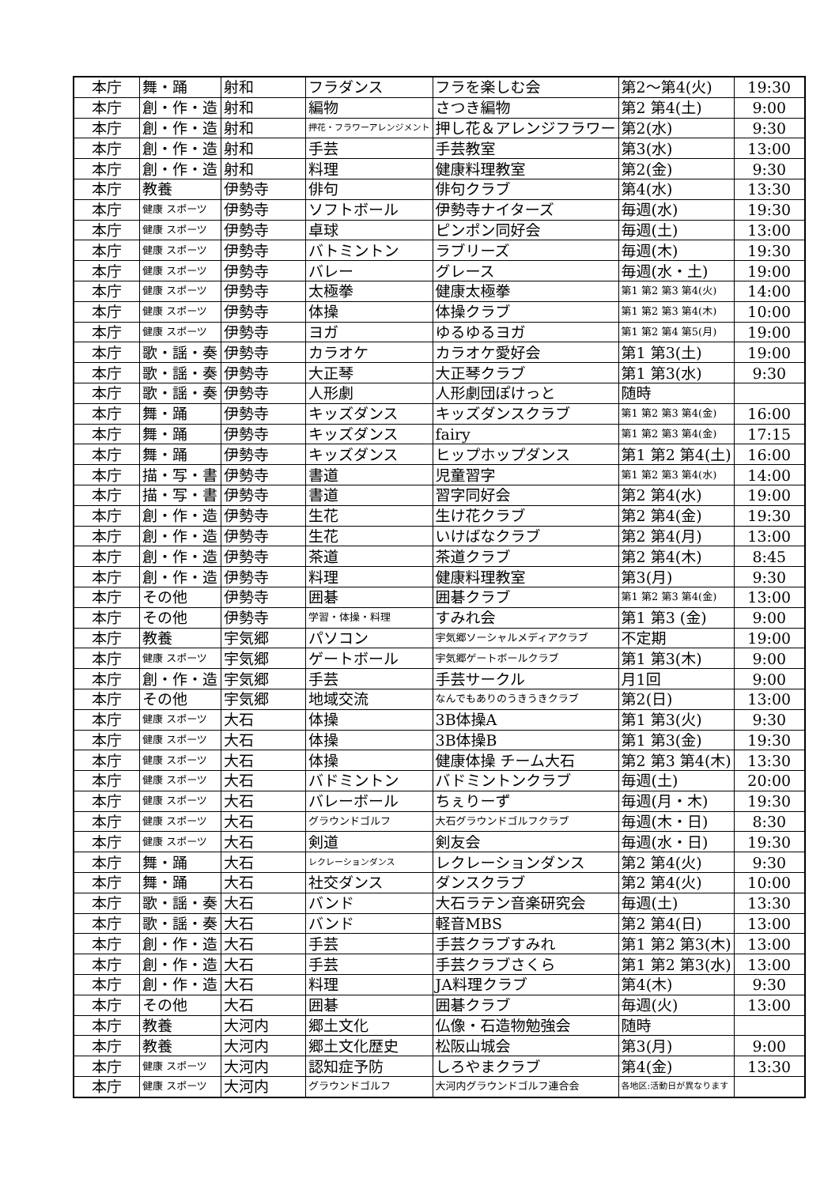| 本庁 | 舞・踊 | 射和 | フラダンス | フラを楽しむ会 | 第2～第4(火) | 19:30 |
| 本庁 | 創・作・造 | 射和 | 編物 | さつき編物 | 第2 第4(土) | 9:00 |
| 本庁 | 創・作・造 | 射和 | 押花・フラワーアレンジメント | 押し花＆アレンジフラワー | 第2(水) | 9:30 |
| 本庁 | 創・作・造 | 射和 | 手芸 | 手芸教室 | 第3(水) | 13:00 |
| 本庁 | 創・作・造 | 射和 | 料理 | 健康料理教室 | 第2(金) | 9:30 |
| 本庁 | 教養 | 伊勢寺 | 俳句 | 俳句クラブ | 第4(水) | 13:30 |
| 本庁 | 健康 スポーツ | 伊勢寺 | ソフトボール | 伊勢寺ナイターズ | 毎週(水) | 19:30 |
| 本庁 | 健康 スポーツ | 伊勢寺 | 卓球 | ピンポン同好会 | 毎週(土) | 13:00 |
| 本庁 | 健康 スポーツ | 伊勢寺 | バトミントン | ラブリーズ | 毎週(木) | 19:30 |
| 本庁 | 健康 スポーツ | 伊勢寺 | バレー | グレース | 毎週(水・土) | 19:00 |
| 本庁 | 健康 スポーツ | 伊勢寺 | 太極拳 | 健康太極拳 | 第1 第2 第3 第4(火) | 14:00 |
| 本庁 | 健康 スポーツ | 伊勢寺 | 体操 | 体操クラブ | 第1 第2 第3 第4(木) | 10:00 |
| 本庁 | 健康 スポーツ | 伊勢寺 | ヨガ | ゆるゆるヨガ | 第1 第2 第4 第5(月) | 19:00 |
| 本庁 | 歌・謡・奏 | 伊勢寺 | カラオケ | カラオケ愛好会 | 第1 第3(土) | 19:00 |
| 本庁 | 歌・謡・奏 | 伊勢寺 | 大正琴 | 大正琴クラブ | 第1 第3(水) | 9:30 |
| 本庁 | 歌・謡・奏 | 伊勢寺 | 人形劇 | 人形劇団ぽけっと | 随時 | |
| 本庁 | 舞・踊 | 伊勢寺 | キッズダンス | キッズダンスクラブ | 第1 第2 第3 第4(金) | 16:00 |
| 本庁 | 舞・踊 | 伊勢寺 | キッズダンス | fairy | 第1 第2 第3 第4(金) | 17:15 |
| 本庁 | 舞・踊 | 伊勢寺 | キッズダンス | ヒップホップダンス | 第1 第2 第4(土) | 16:00 |
| 本庁 | 描・写・書 | 伊勢寺 | 書道 | 児童習字 | 第1 第2 第3 第4(水) | 14:00 |
| 本庁 | 描・写・書 | 伊勢寺 | 書道 | 習字同好会 | 第2 第4(水) | 19:00 |
| 本庁 | 創・作・造 | 伊勢寺 | 生花 | 生け花クラブ | 第2 第4(金) | 19:30 |
| 本庁 | 創・作・造 | 伊勢寺 | 生花 | いけばなクラブ | 第2 第4(月) | 13:00 |
| 本庁 | 創・作・造 | 伊勢寺 | 茶道 | 茶道クラブ | 第2 第4(木) | 8:45 |
| 本庁 | 創・作・造 | 伊勢寺 | 料理 | 健康料理教室 | 第3(月) | 9:30 |
| 本庁 | その他 | 伊勢寺 | 囲碁 | 囲碁クラブ | 第1 第2 第3 第4(金) | 13:00 |
| 本庁 | その他 | 伊勢寺 | 学習・体操・料理 | すみれ会 | 第1 第3 (金) | 9:00 |
| 本庁 | 教養 | 宇気郷 | パソコン | 宇気郷ソーシャルメディアクラブ | 不定期 | 19:00 |
| 本庁 | 健康 スポーツ | 宇気郷 | ゲートボール | 宇気郷ゲートボールクラブ | 第1 第3(木) | 9:00 |
| 本庁 | 創・作・造 | 宇気郷 | 手芸 | 手芸サークル | 月1回 | 9:00 |
| 本庁 | その他 | 宇気郷 | 地域交流 | なんでもありのうきうきクラブ | 第2(日) | 13:00 |
| 本庁 | 健康 スポーツ | 大石 | 体操 | 3B体操A | 第1 第3(火) | 9:30 |
| 本庁 | 健康 スポーツ | 大石 | 体操 | 3B体操B | 第1 第3(金) | 19:30 |
| 本庁 | 健康 スポーツ | 大石 | 体操 | 健康体操 チーム大石 | 第2 第3 第4(木) | 13:30 |
| 本庁 | 健康 スポーツ | 大石 | バドミントン | バドミントンクラブ | 毎週(土) | 20:00 |
| 本庁 | 健康 スポーツ | 大石 | バレーボール | ちぇりーず | 毎週(月・木) | 19:30 |
| 本庁 | 健康 スポーツ | 大石 | グラウンドゴルフ | 大石グラウンドゴルフクラブ | 毎週(木・日) | 8:30 |
| 本庁 | 健康 スポーツ | 大石 | 剣道 | 剣友会 | 毎週(水・日) | 19:30 |
| 本庁 | 舞・踊 | 大石 | レクレーションダンス | レクレーションダンス | 第2 第4(火) | 9:30 |
| 本庁 | 舞・踊 | 大石 | 社交ダンス | ダンスクラブ | 第2 第4(火) | 10:00 |
| 本庁 | 歌・謡・奏 | 大石 | バンド | 大石ラテン音楽研究会 | 毎週(土) | 13:30 |
| 本庁 | 歌・謡・奏 | 大石 | バンド | 軽音MBS | 第2 第4(日) | 13:00 |
| 本庁 | 創・作・造 | 大石 | 手芸 | 手芸クラブすみれ | 第1 第2 第3(木) | 13:00 |
| 本庁 | 創・作・造 | 大石 | 手芸 | 手芸クラブさくら | 第1 第2 第3(水) | 13:00 |
| 本庁 | 創・作・造 | 大石 | 料理 | JA料理クラブ | 第4(木) | 9:30 |
| 本庁 | その他 | 大石 | 囲碁 | 囲碁クラブ | 毎週(火) | 13:00 |
| 本庁 | 教養 | 大河内 | 郷土文化 | 仏像・石造物勉強会 | 随時 | |
| 本庁 | 教養 | 大河内 | 郷土文化歴史 | 松阪山城会 | 第3(月) | 9:00 |
| 本庁 | 健康 スポーツ | 大河内 | 認知症予防 | しろやまクラブ | 第4(金) | 13:30 |
| 本庁 | 健康 スポーツ | 大河内 | グラウンドゴルフ | 大河内グラウンドゴルフ連合会 | 各地区:活動日が異なります | |